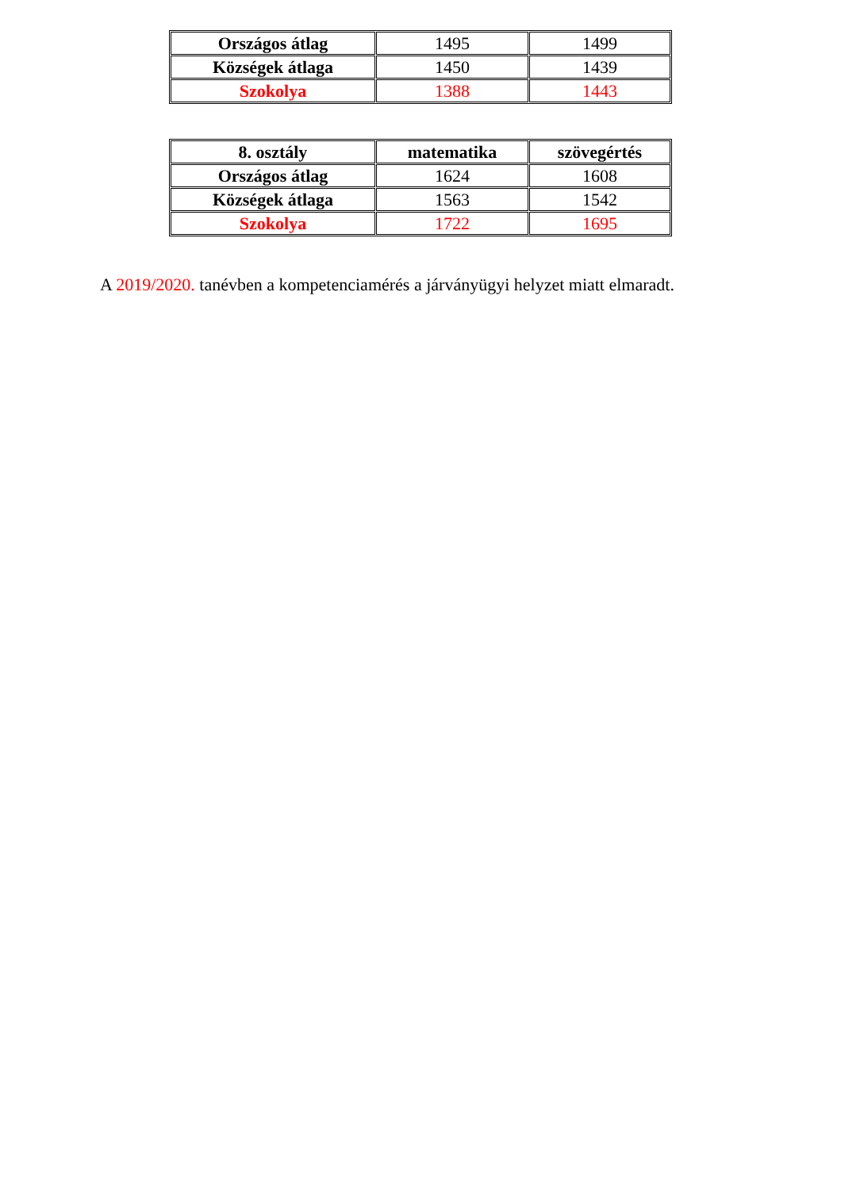| Országos átlag | 1495 | 1499 |
| Községek átlaga | 1450 | 1439 |
| Szokolya | 1388 | 1443 |
| 8. osztály | matematika | szövegértés |
| --- | --- | --- |
| Országos átlag | 1624 | 1608 |
| Községek átlaga | 1563 | 1542 |
| Szokolya | 1722 | 1695 |
A 2019/2020. tanévben a kompetenciamérés a járványügyi helyzet miatt elmaradt.